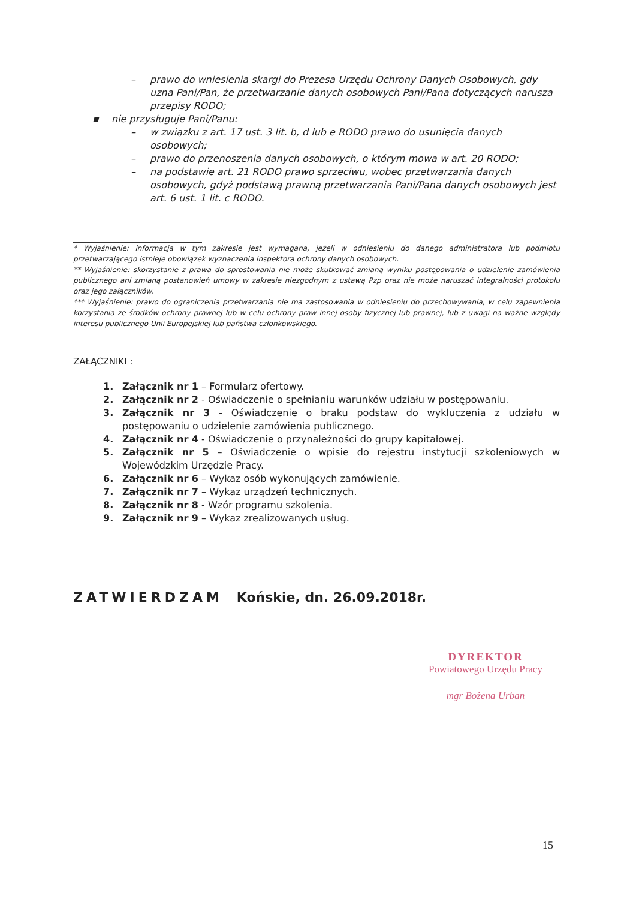– prawo do wniesienia skargi do Prezesa Urzędu Ochrony Danych Osobowych, gdy uzna Pani/Pan, że przetwarzanie danych osobowych Pani/Pana dotyczących narusza przepisy RODO;
▪ nie przysługuje Pani/Panu:
– w związku z art. 17 ust. 3 lit. b, d lub e RODO prawo do usunięcia danych osobowych;
– prawo do przenoszenia danych osobowych, o którym mowa w art. 20 RODO;
– na podstawie art. 21 RODO prawo sprzeciwu, wobec przetwarzania danych osobowych, gdyż podstawą prawną przetwarzania Pani/Pana danych osobowych jest art. 6 ust. 1 lit. c RODO.
* Wyjaśnienie: informacja w tym zakresie jest wymagana, jeżeli w odniesieniu do danego administratora lub podmiotu przetwarzającego istnieje obowiązek wyznaczenia inspektora ochrony danych osobowych.
** Wyjaśnienie: skorzystanie z prawa do sprostowania nie może skutkować zmianą wyniku postępowania o udzielenie zamówienia publicznego ani zmianą postanowień umowy w zakresie niezgodnym z ustawą Pzp oraz nie może naruszać integralności protokołu oraz jego załączników.
*** Wyjaśnienie: prawo do ograniczenia przetwarzania nie ma zastosowania w odniesieniu do przechowywania, w celu zapewnienia korzystania ze środków ochrony prawnej lub w celu ochrony praw innej osoby fizycznej lub prawnej, lub z uwagi na ważne względy interesu publicznego Unii Europejskiej lub państwa członkowskiego.
ZAŁĄCZNIKI :
1. Załącznik nr 1 – Formularz ofertowy.
2. Załącznik nr 2 - Oświadczenie o spełnianiu warunków udziału w postępowaniu.
3. Załącznik nr 3 - Oświadczenie o braku podstaw do wykluczenia z udziału w postępowaniu o udzielenie zamówienia publicznego.
4. Załącznik nr 4 - Oświadczenie o przynależności do grupy kapitałowej.
5. Załącznik nr 5 – Oświadczenie o wpisie do rejestru instytucji szkoleniowych w Wojewódzkim Urzędzie Pracy.
6. Załącznik nr 6 – Wykaz osób wykonujących zamówienie.
7. Załącznik nr 7 – Wykaz urządzeń technicznych.
8. Załącznik nr 8 - Wzór programu szkolenia.
9. Załącznik nr 9 – Wykaz zrealizowanych usług.
ZATWIERDZAM Końskie, dn. 26.09.2018r.
DYREKTOR
Powiatowego Urzędu Pracy
mgr Bożena Urban
15